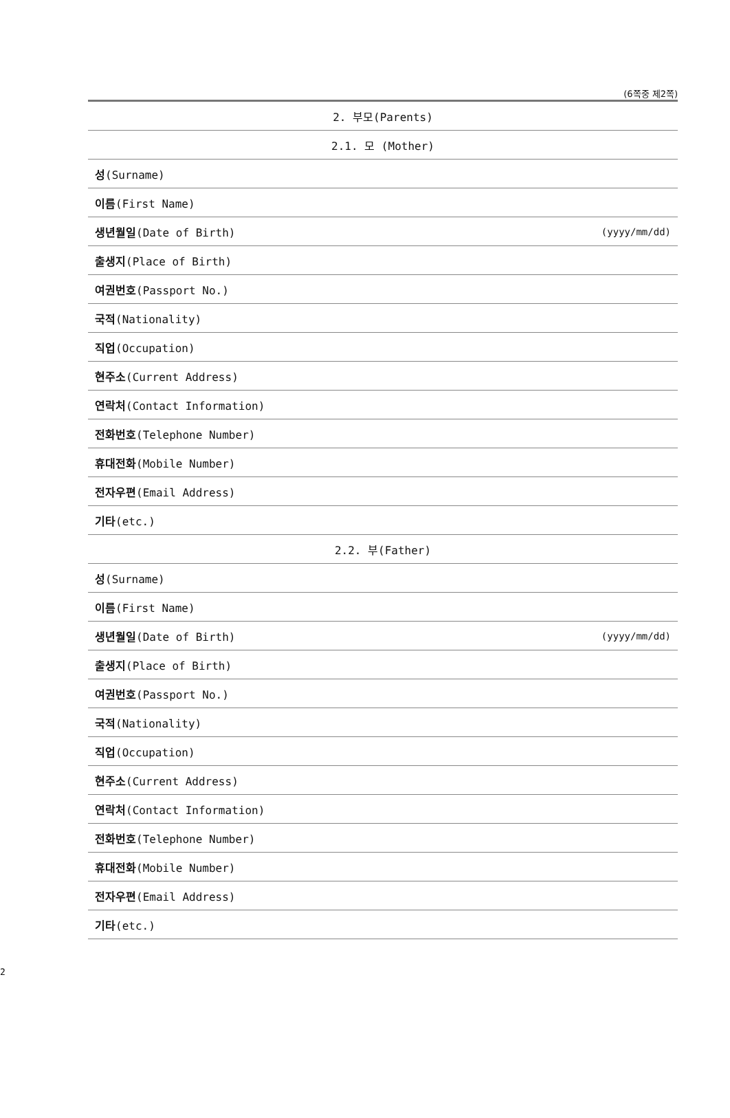(6쪽중 제2쪽)
| 2. 부모(Parents) | |
| --- | --- |
| 2.1. 모 (Mother) | |
| 성 (Surname) | |
| 이름 (First Name) | |
| 생년월일 (Date of Birth) | (yyyy/mm/dd) |
| 출생지 (Place of Birth) | |
| 여권번호 (Passport No.) | |
| 국적 (Nationality) | |
| 직업 (Occupation) | |
| 현주소 (Current Address) | |
| 연락처 (Contact Information) | |
| 전화번호 (Telephone Number) | |
| 휴대전화 (Mobile Number) | |
| 전자우편 (Email Address) | |
| 기타 (etc.) | |
| 2.2. 부(Father) | |
| 성 (Surname) | |
| 이름 (First Name) | |
| 생년월일 (Date of Birth) | (yyyy/mm/dd) |
| 출생지 (Place of Birth) | |
| 여권번호 (Passport No.) | |
| 국적 (Nationality) | |
| 직업 (Occupation) | |
| 현주소 (Current Address) | |
| 연락처 (Contact Information) | |
| 전화번호 (Telephone Number) | |
| 휴대전화 (Mobile Number) | |
| 전자우편 (Email Address) | |
| 기타 (etc.) | |
2